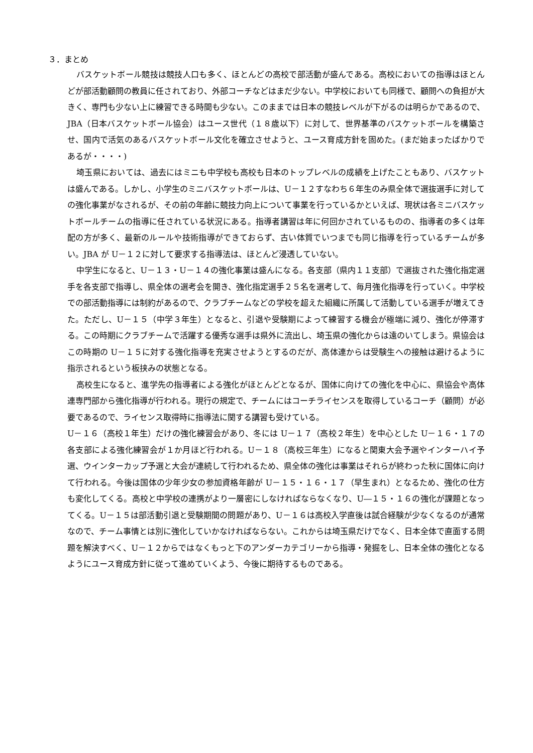３．まとめ
バスケットボール競技は競技人口も多く、ほとんどの高校で部活動が盛んである。高校においての指導はほとんどが部活動顧問の教員に任されており、外部コーチなどはまだ少ない。中学校においても同様で、顧問への負担が大きく、専門も少ない上に練習できる時間も少ない。このままでは日本の競技レベルが下がるのは明らかであるので、JBA（日本バスケットボール協会）はユース世代（１８歳以下）に対して、世界基準のバスケットボールを構築させ、国内で活気のあるバスケットボール文化を確立させようと、ユース育成方針を固めた。(まだ始まったばかりであるが・・・・)
埼玉県においては、過去にはミニも中学校も高校も日本のトップレベルの成績を上げたこともあり、バスケットは盛んである。しかし、小学生のミニバスケットボールは、U－１２すなわち６年生のみ県全体で選抜選手に対しての強化事業がなされるが、その前の年齢に競技力向上について事業を行っているかといえば、現状は各ミニバスケットボールチームの指導に任されている状況にある。指導者講習は年に何回かされているものの、指導者の多くは年配の方が多く、最新のルールや技術指導ができておらず、古い体質でいつまでも同じ指導を行っているチームが多い。JBA が U－１２に対して要求する指導法は、ほとんど浸透していない。
中学生になると、U－１３・U－１４の強化事業は盛んになる。各支部（県内１１支部）で選抜された強化指定選手を各支部で指導し、県全体の選考会を開き、強化指定選手２５名を選考して、毎月強化指導を行っていく。中学校での部活動指導には制約があるので、クラブチームなどの学校を超えた組織に所属して活動している選手が増えてきた。ただし、U－１５（中学３年生）となると、引退や受験期によって練習する機会が極端に減り、強化が停滞する。この時期にクラブチームで活躍する優秀な選手は県外に流出し、埼玉県の強化からは遠のいてしまう。県協会はこの時期の U－１５に対する強化指導を充実させようとするのだが、高体連からは受験生への接触は避けるように指示されるという板挟みの状態となる。
高校生になると、進学先の指導者による強化がほとんどとなるが、国体に向けての強化を中心に、県協会や高体連専門部から強化指導が行われる。現行の規定で、チームにはコーチライセンスを取得しているコーチ（顧問）が必要であるので、ライセンス取得時に指導法に関する講習も受けている。
U－１６（高校１年生）だけの強化練習会があり、冬には U－１７（高校２年生）を中心とした U－１６・１７の各支部による強化練習会が１か月ほど行われる。U－１８（高校三年生）になると関東大会予選やインターハイ予選、ウインターカップ予選と大会が連続して行われるため、県全体の強化は事業はそれらが終わった秋に国体に向けて行われる。今後は国体の少年少女の参加資格年齢が U－１５・１６・１７（早生まれ）となるため、強化の仕方も変化してくる。高校と中学校の連携がより一層密にしなければならなくなり、U―１５・１６の強化が課題となってくる。U－１５は部活動引退と受験期間の問題があり、U－１６は高校入学直後は試合経験が少なくなるのが通常なので、チーム事情とは別に強化していかなければならない。これからは埼玉県だけでなく、日本全体で直面する問題を解決すべく、U－１２からではなくもっと下のアンダーカテゴリーから指導・発掘をし、日本全体の強化となるようにユース育成方針に従って進めていくよう、今後に期待するものである。